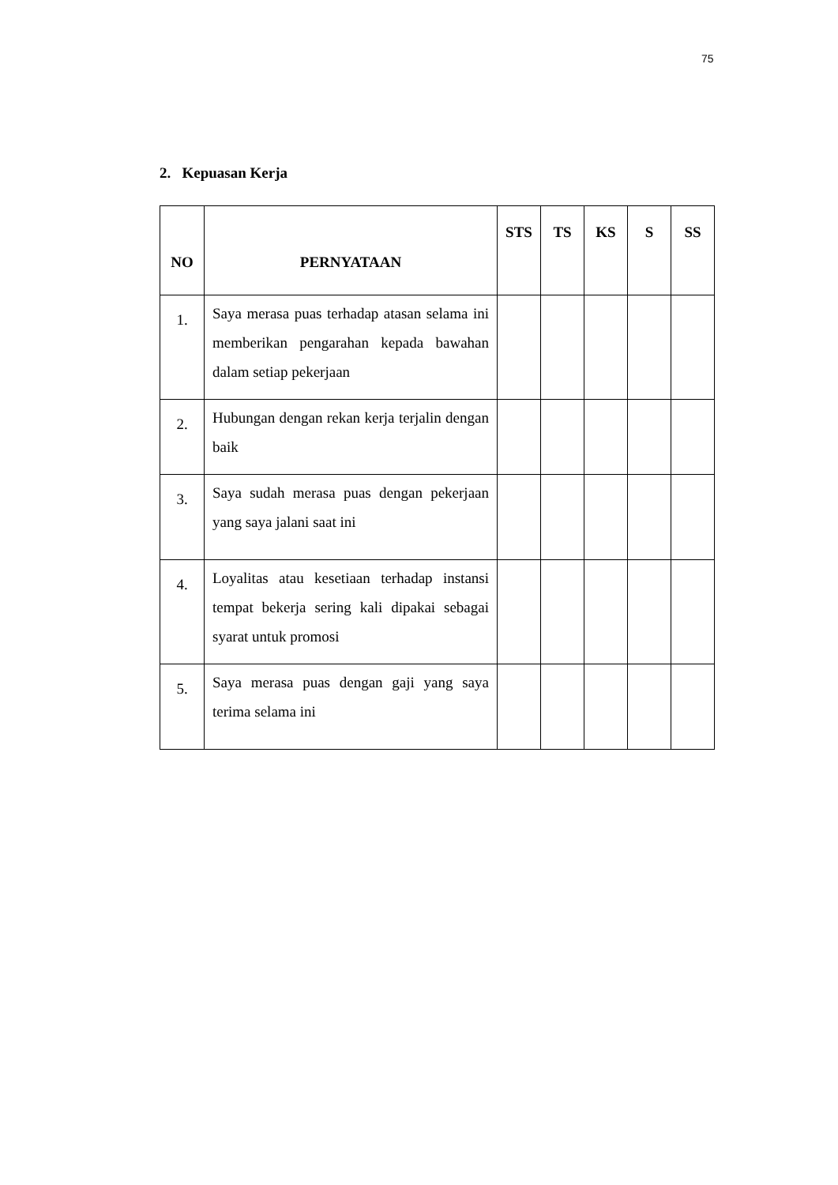75
2. Kepuasan Kerja
| NO | PERNYATAAN | STS | TS | KS | S | SS |
| --- | --- | --- | --- | --- | --- | --- |
| 1. | Saya merasa puas terhadap atasan selama ini memberikan pengarahan kepada bawahan dalam setiap pekerjaan | | | | | |
| 2. | Hubungan dengan rekan kerja terjalin dengan baik | | | | | |
| 3. | Saya sudah merasa puas dengan pekerjaan yang saya jalani saat ini | | | | | |
| 4. | Loyalitas atau kesetiaan terhadap instansi tempat bekerja sering kali dipakai sebagai syarat untuk promosi | | | | | |
| 5. | Saya merasa puas dengan gaji yang saya terima selama ini | | | | | |